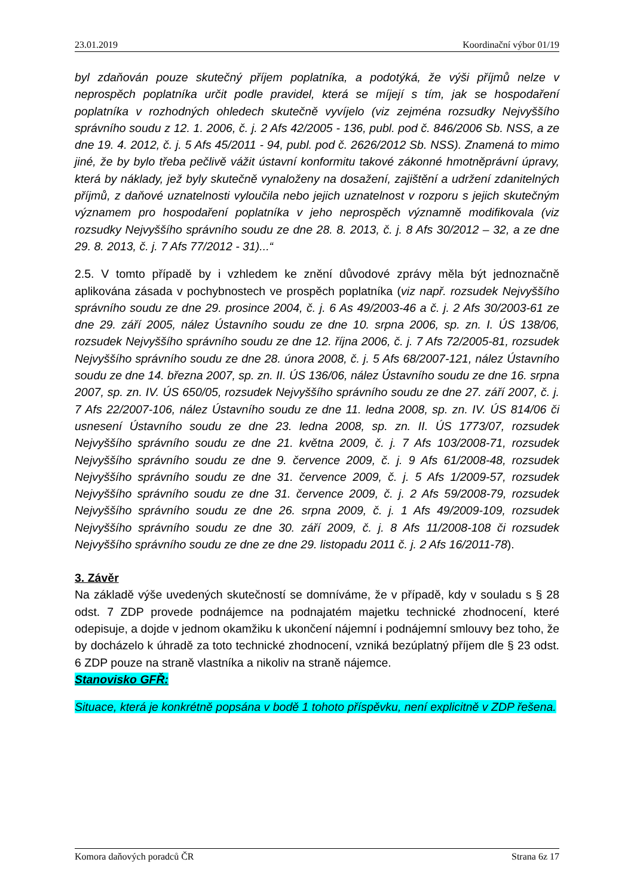23.01.2019 Koordinační výbor 01/19
byl zdaňován pouze skutečný příjem poplatníka, a podotýká, že výši příjmů nelze v neprospěch poplatníka určit podle pravidel, která se míjejí s tím, jak se hospodaření poplatníka v rozhodných ohledech skutečně vyvíjelo (viz zejména rozsudky Nejvyššího správního soudu z 12. 1. 2006, č. j. 2 Afs 42/2005 - 136, publ. pod č. 846/2006 Sb. NSS, a ze dne 19. 4. 2012, č. j. 5 Afs 45/2011 - 94, publ. pod č. 2626/2012 Sb. NSS). Znamená to mimo jiné, že by bylo třeba pečlivě vážit ústavní konformitu takové zákonné hmotněprávní úpravy, která by náklady, jež byly skutečně vynaloženy na dosažení, zajištění a udržení zdanitelných příjmů, z daňové uznatelnosti vyloučila nebo jejich uznatelnost v rozporu s jejich skutečným významem pro hospodaření poplatníka v jeho neprospěch významně modifikovala (viz rozsudky Nejvyššího správního soudu ze dne 28. 8. 2013, č. j. 8 Afs 30/2012 – 32, a ze dne 29. 8. 2013, č. j. 7 Afs 77/2012 - 31)...“
2.5. V tomto případě by i vzhledem ke znění důvodové zprávy měla být jednoznačně aplikována zásada v pochybnostech ve prospěch poplatníka (viz např. rozsudek Nejvyššího správního soudu ze dne 29. prosince 2004, č. j. 6 As 49/2003-46 a č. j. 2 Afs 30/2003-61 ze dne 29. září 2005, nález Ústavního soudu ze dne 10. srpna 2006, sp. zn. I. ÚS 138/06, rozsudek Nejvyššího správního soudu ze dne 12. října 2006, č. j. 7 Afs 72/2005-81, rozsudek Nejvyššího správního soudu ze dne 28. února 2008, č. j. 5 Afs 68/2007-121, nález Ústavního soudu ze dne 14. března 2007, sp. zn. II. ÚS 136/06, nález Ústavního soudu ze dne 16. srpna 2007, sp. zn. IV. ÚS 650/05, rozsudek Nejvyššího správního soudu ze dne 27. září 2007, č. j. 7 Afs 22/2007-106, nález Ústavního soudu ze dne 11. ledna 2008, sp. zn. IV. ÚS 814/06 či usnesení Ústavního soudu ze dne 23. ledna 2008, sp. zn. II. ÚS 1773/07, rozsudek Nejvyššího správního soudu ze dne 21. května 2009, č. j. 7 Afs 103/2008-71, rozsudek Nejvyššího správního soudu ze dne 9. července 2009, č. j. 9 Afs 61/2008-48, rozsudek Nejvyššího správního soudu ze dne 31. července 2009, č. j. 5 Afs 1/2009-57, rozsudek Nejvyššího správního soudu ze dne 31. července 2009, č. j. 2 Afs 59/2008-79, rozsudek Nejvyššího správního soudu ze dne 26. srpna 2009, č. j. 1 Afs 49/2009-109, rozsudek Nejvyššího správního soudu ze dne 30. září 2009, č. j. 8 Afs 11/2008-108 či rozsudek Nejvyššího správního soudu ze dne ze dne 29. listopadu 2011 č. j. 2 Afs 16/2011-78).
3. Závěr
Na základě výše uvedených skutečností se domníváme, že v případě, kdy v souladu s § 28 odst. 7 ZDP provede podnájemce na podnajatém majetku technické zhodnocení, které odepisuje, a dojde v jednom okamžiku k ukončení nájemní i podnájemní smlouvy bez toho, že by docházelo k úhradě za toto technické zhodnocení, vzniká bezúplatný příjem dle § 23 odst. 6 ZDP pouze na straně vlastníka a nikoliv na straně nájemce.
Stanovisko GFŘ:
Situace, která je konkrétně popsána v bodě 1 tohoto příspěvku, není explicitně v ZDP řešena.
Komora daňových poradců ČR Strana 6z 17